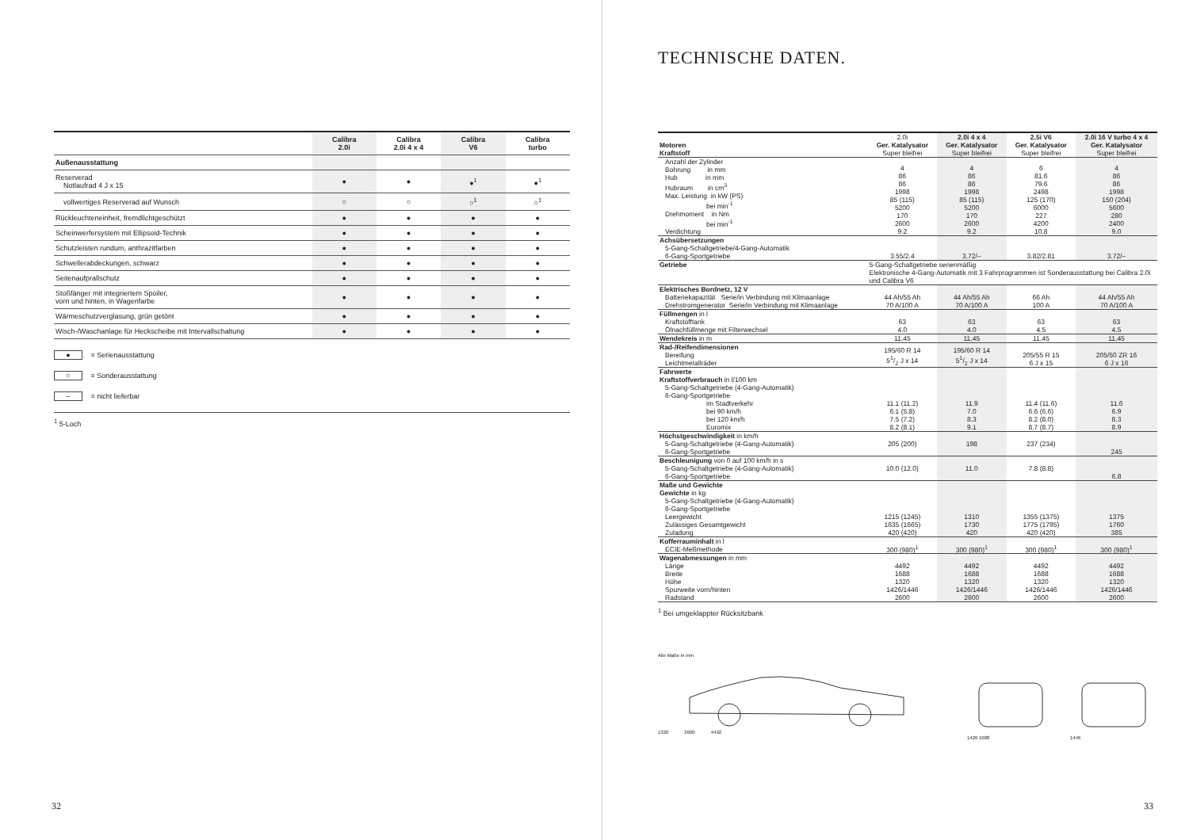| | Calibra 2.0i | Calibra 2.0i 4 x 4 | Calibra V6 | Calibra turbo |
| --- | --- | --- | --- | --- |
| Außenausstattung | | | | |
| Reserverad Notlaufrad 4 J x 15 | ● | ● | ●<sup>1</sup> | ●<sup>1</sup> |
| vollwertiges Reserverad auf Wunsch | ○ | ○ | ○<sup>1</sup> | ○<sup>1</sup> |
| Rückleuchteneinheit, fremdlichtgeschützt | ● | ● | ● | ● |
| Scheinwerfersystem mit Ellipsoid-Technik | ● | ● | ● | ● |
| Schutzleisten rundum, anthrazitfarben | ● | ● | ● | ● |
| Schwellerabdeckungen, schwarz | ● | ● | ● | ● |
| Seitenaufprallschutz | ● | ● | ● | ● |
| Stoßfänger mit integriertem Spoiler, vorn und hinten, in Wagenfarbe | ● | ● | ● | ● |
| Wärmeschutzverglasung, grün getönt | ● | ● | ● | ● |
| Wisch-/Waschanlage für Heckscheibe mit Intervallschaltung | ● | ● | ● | ● |
● = Serienausstattung
○ = Sonderausstattung
– = nicht lieferbar
<sup>1</sup> 5-Loch
32
TECHNISCHE DATEN.
| Motoren Kraftstoff | 2.0i Ger. Katalysator Super bleifrei | 2.0i 4 x 4 Ger. Katalysator Super bleifrei | 2.5i V6 Ger. Katalysator Super bleifrei | 2.0i 16 V turbo 4 x 4 Ger. Katalysator Super bleifrei |
| --- | --- | --- | --- | --- |
| Anzahl der Zylinder Bohrung in mm Hub in mm Hubraum in cm<sup>3</sup> Max. Leistung in kW (PS) bei min<sup>-1</sup> Drehmoment in Nm bei min<sup>-1</sup> Verdichtung | 4 86 86 1998 85 (115) 5200 170 2600 9.2 | 4 86 86 1998 85 (115) 5200 170 2600 9.2 | 6 81.6 79.6 2498 125 (170) 6000 227 4200 10.8 | 4 86 86 1998 150 (204) 5600 280 2400 9.0 |
| Achsübersetzungen 5-Gang-Schaltgetriebe/4-Gang-Automatik 6-Gang-Sportgetriebe | 3.55/2.4 | 3.72/– | 3.82/2.81 | 3.72/– |
| Getriebe | 5-Gang-Schaltgetriebe serienmäßig Elektronische 4-Gang-Automatik mit 3 Fahrprogrammen ist Sonderausstattung bei Calibra 2.0i und Calibra V6 | | | |
| Elektrisches Bordnetz, 12 V Batteriekapazität Serie/in Verbindung mit Klimaanlage Drehstromgenerator Serie/in Verbindung mit Klimaanlage | 44 Ah/55 Ah 70 A/100 A | 44 Ah/55 Ah 70 A/100 A | 66 Ah 100 A | 44 Ah/55 Ah 70 A/100 A |
| Füllmengen in l Kraftstofftank Ölnachfüllmenge mit Filterwechsel | 63 4.0 | 63 4.0 | 63 4.5 | 63 4.5 |
| Wendekreis in m | 11,45 | 11,45 | 11,45 | 11,45 |
| Rad-/Reifendimensionen Bereifung Leichtmetallräder | 195/60 R 14 51/2 J x 14 | 195/60 R 14 51/2 J x 14 | 205/55 R 15 6 J x 15 | 205/50 ZR 16 6 J x 16 |
| Fahrwerte Kraftstoffverbrauch in l/100 km 5-Gang-Schaltgetriebe (4-Gang-Automatik) 6-Gang-Sportgetriebe im Stadtverkehr bei 90 km/h bei 120 km/h Euromix | 11.1 (11.2) 6.1 (5.8) 7.5 (7.2) 8.2 (8.1) | 11.9 7.0 8.3 9.1 | 11.4 (11.6) 6.6 (6.6) 8.2 (8.0) 8.7 (8.7) | 11.6 6.9 8.3 8.9 |
| Höchstgeschwindigkeit in km/h 5-Gang-Schaltgetriebe (4-Gang-Automatik) 6-Gang-Sportgetriebe | 205 (200) | 198 | 237 (234) | 245 |
| Beschleunigung von 0 auf 100 km/h in s 5-Gang-Schaltgetriebe (4-Gang-Automatik) 6-Gang-Sportgetriebe | 10.0 (12.0) | 11.0 | 7.8 (8.8) | 6.8 |
| Maße und Gewichte Gewichte in kg 5-Gang-Schaltgetriebe (4-Gang-Automatik) 6-Gang-Sportgetriebe Leergewicht Zulässiges Gesamtgewicht Zuladung | 1215 (1245) 1635 (1665) 420 (420) | 1310 1730 420 | 1355 (1375) 1775 (1795) 420 (420) | 1375 1760 385 |
| Kofferrauminhalt in l ECIE-Meßmethode | 300 (980)<sup>1</sup> | 300 (980)<sup>1</sup> | 300 (980)<sup>1</sup> | 300 (980)<sup>1</sup> |
| Wagenabmessungen in mm Länge Breite Höhe Spurweite vorn/hinten Radstand | 4492 1688 1320 1426/1446 2600 | 4492 1688 1320 1426/1446 2600 | 4492 1688 1320 1426/1446 2600 | 4492 1688 1320 1426/1446 2600 |
<sup>1</sup> Bei umgeklappter Rücksitzbank
Alle Maße in mm
1320 2600 4492
1426 1688 1446
33